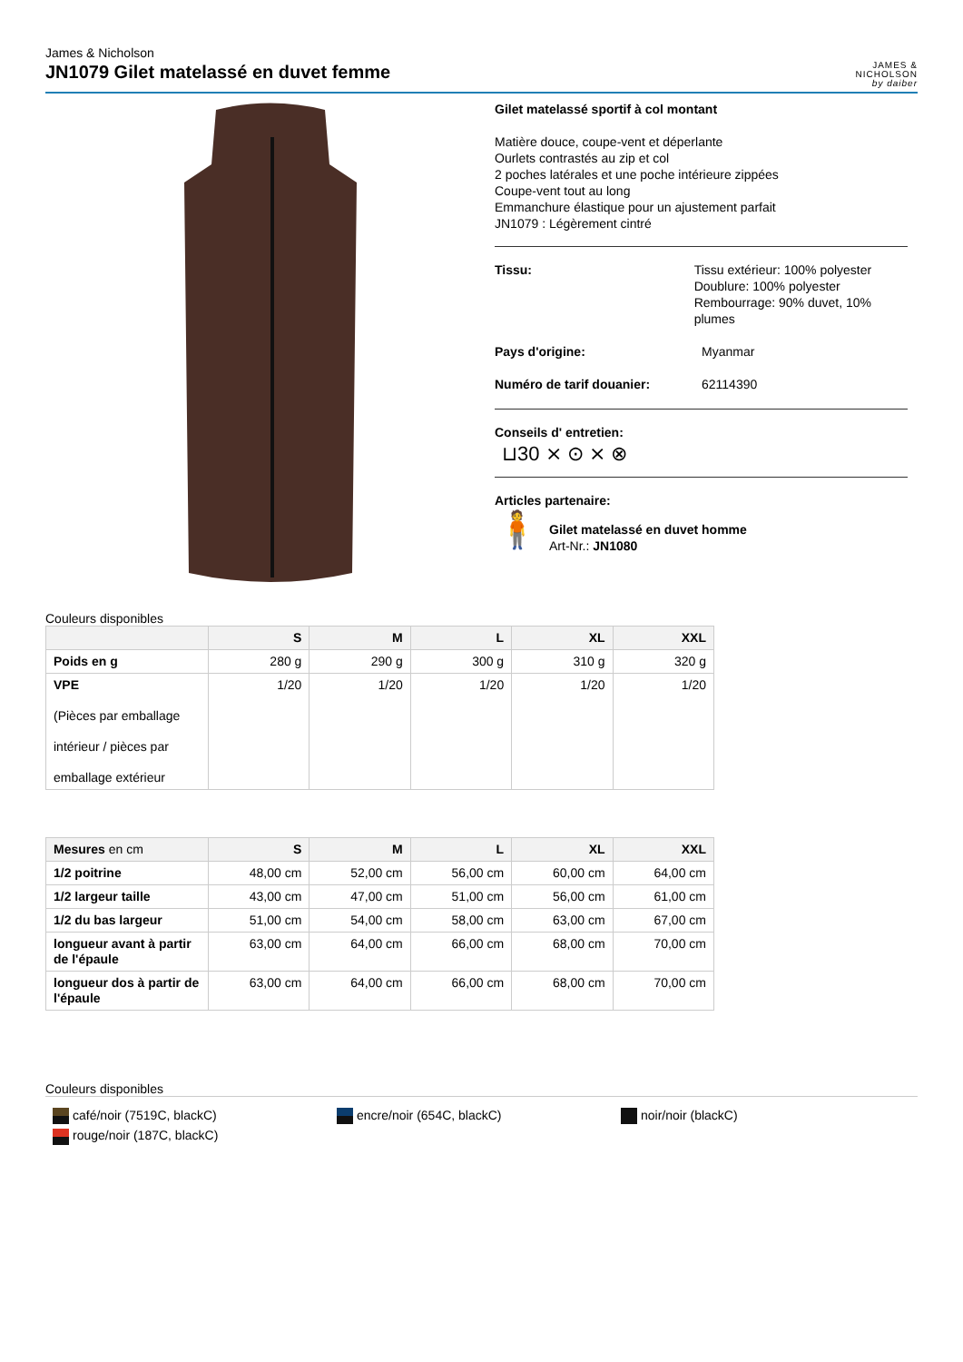James & Nicholson
JN1079 Gilet matelassé en duvet femme
JAMES &
NICHOLSON
by daiber
Gilet matelassé sportif à col montant
Matière douce, coupe-vent et déperlante
Ourlets contrastés au zip et col
2 poches latérales et une poche intérieure zippées
Coupe-vent tout au long
Emmanchure élastique pour un ajustement parfait
JN1079 : Légèrement cintré
Tissu: Tissu extérieur: 100% polyester
Doublure: 100% polyester
Rembourrage: 90% duvet, 10% plumes
Pays d'origine: Myanmar
Numéro de tarif douanier: 62114390
Conseils d' entretien:
⊔30 ⨯ ⊙ ⨯ ⊗
Articles partenaire:
🧍
Gilet matelassé en duvet homme
Art-Nr.: JN1080
Couleurs disponibles
| | S | M | L | XL | XXL |
| --- | --- | --- | --- | --- | --- |
| Poids en g | 280 g | 290 g | 300 g | 310 g | 320 g |
| VPE (Pièces par emballage intérieur / pièces par emballage extérieur | 1/20 | 1/20 | 1/20 | 1/20 | 1/20 |
| Mesures en cm | S | M | L | XL | XXL |
| --- | --- | --- | --- | --- | --- |
| 1/2 poitrine | 48,00 cm | 52,00 cm | 56,00 cm | 60,00 cm | 64,00 cm |
| 1/2 largeur taille | 43,00 cm | 47,00 cm | 51,00 cm | 56,00 cm | 61,00 cm |
| 1/2 du bas largeur | 51,00 cm | 54,00 cm | 58,00 cm | 63,00 cm | 67,00 cm |
| longueur avant à partir de l'épaule | 63,00 cm | 64,00 cm | 66,00 cm | 68,00 cm | 70,00 cm |
| longueur dos à partir de l'épaule | 63,00 cm | 64,00 cm | 66,00 cm | 68,00 cm | 70,00 cm |
Couleurs disponibles
café/noir (7519C, blackC)
encre/noir (654C, blackC)
noir/noir (blackC)
rouge/noir (187C, blackC)